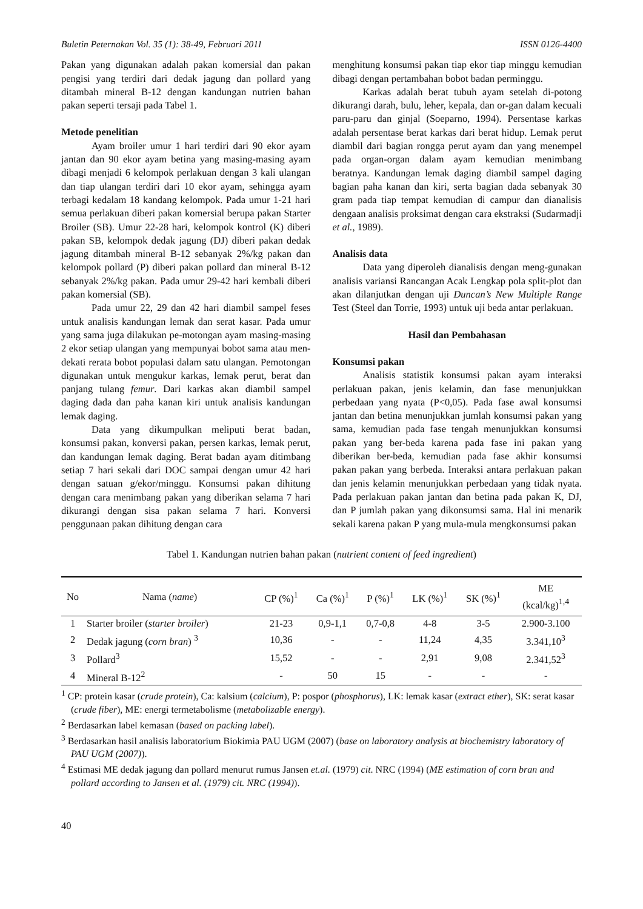Buletin Peternakan Vol. 35 (1): 38-49, Februari 2011 ISSN 0126-4400
Pakan yang digunakan adalah pakan komersial dan pakan pengisi yang terdiri dari dedak jagung dan pollard yang ditambah mineral B-12 dengan kandungan nutrien bahan pakan seperti tersaji pada Tabel 1.
Metode penelitian
Ayam broiler umur 1 hari terdiri dari 90 ekor ayam jantan dan 90 ekor ayam betina yang masing-masing ayam dibagi menjadi 6 kelompok perlakuan dengan 3 kali ulangan dan tiap ulangan terdiri dari 10 ekor ayam, sehingga ayam terbagi kedalam 18 kandang kelompok. Pada umur 1-21 hari semua perlakuan diberi pakan komersial berupa pakan Starter Broiler (SB). Umur 22-28 hari, kelompok kontrol (K) diberi pakan SB, kelompok dedak jagung (DJ) diberi pakan dedak jagung ditambah mineral B-12 sebanyak 2%/kg pakan dan kelompok pollard (P) diberi pakan pollard dan mineral B-12 sebanyak 2%/kg pakan. Pada umur 29-42 hari kembali diberi pakan komersial (SB).
Pada umur 22, 29 dan 42 hari diambil sampel feses untuk analisis kandungan lemak dan serat kasar. Pada umur yang sama juga dilakukan pe-motongan ayam masing-masing 2 ekor setiap ulangan yang mempunyai bobot sama atau men-dekati rerata bobot populasi dalam satu ulangan. Pemotongan digunakan untuk mengukur karkas, lemak perut, berat dan panjang tulang femur. Dari karkas akan diambil sampel daging dada dan paha kanan kiri untuk analisis kandungan lemak daging.
Data yang dikumpulkan meliputi berat badan, konsumsi pakan, konversi pakan, persen karkas, lemak perut, dan kandungan lemak daging. Berat badan ayam ditimbang setiap 7 hari sekali dari DOC sampai dengan umur 42 hari dengan satuan g/ekor/minggu. Konsumsi pakan dihitung dengan cara menimbang pakan yang diberikan selama 7 hari dikurangi dengan sisa pakan selama 7 hari. Konversi penggunaan pakan dihitung dengan cara
menghitung konsumsi pakan tiap ekor tiap minggu kemudian dibagi dengan pertambahan bobot badan perminggu.
Karkas adalah berat tubuh ayam setelah di-potong dikurangi darah, bulu, leher, kepala, dan or-gan dalam kecuali paru-paru dan ginjal (Soeparno, 1994). Persentase karkas adalah persentase berat karkas dari berat hidup. Lemak perut diambil dari bagian rongga perut ayam dan yang menempel pada organ-organ dalam ayam kemudian menimbang beratnya. Kandungan lemak daging diambil sampel daging bagian paha kanan dan kiri, serta bagian dada sebanyak 30 gram pada tiap tempat kemudian di campur dan dianalisis dengaan analisis proksimat dengan cara ekstraksi (Sudarmadji et al., 1989).
Analisis data
Data yang diperoleh dianalisis dengan meng-gunakan analisis variansi Rancangan Acak Lengkap pola split-plot dan akan dilanjutkan dengan uji Duncan’s New Multiple Range Test (Steel dan Torrie, 1993) untuk uji beda antar perlakuan.
Hasil dan Pembahasan
Konsumsi pakan
Analisis statistik konsumsi pakan ayam interaksi perlakuan pakan, jenis kelamin, dan fase menunjukkan perbedaan yang nyata (P<0,05). Pada fase awal konsumsi jantan dan betina menunjukkan jumlah konsumsi pakan yang sama, kemudian pada fase tengah menunjukkan konsumsi pakan yang ber-beda karena pada fase ini pakan yang diberikan ber-beda, kemudian pada fase akhir konsumsi pakan pakan yang berbeda. Interaksi antara perlakuan pakan dan jenis kelamin menunjukkan perbedaan yang tidak nyata. Pada perlakuan pakan jantan dan betina pada pakan K, DJ, dan P jumlah pakan yang dikonsumsi sama. Hal ini menarik sekali karena pakan P yang mula-mula mengkonsumsi pakan
Tabel 1. Kandungan nutrien bahan pakan (nutrient content of feed ingredient)
| No | Nama ( name ) | CP (%)<sup>1</sup> | Ca (%)<sup>1</sup> | P (%)<sup>1</sup> | LK (%)<sup>1</sup> | SK (%)<sup>1</sup> | ME (kcal/kg)<sup>1,4</sup> |
| --- | --- | --- | --- | --- | --- | --- | --- |
| 1 | Starter broiler ( starter broiler ) | 21-23 | 0,9-1,1 | 0,7-0,8 | 4-8 | 3-5 | 2.900-3.100 |
| 2 | Dedak jagung ( corn bran ) <sup>3</sup> | 10,36 | - | - | 11,24 | 4,35 | 3.341,10<sup>3</sup> |
| 3 | Pollard<sup>3</sup> | 15,52 | - | - | 2,91 | 9,08 | 2.341,52<sup>3</sup> |
| 4 | Mineral B-12<sup>2</sup> | - | 50 | 15 | - | - | - |
<sup>1</sup> CP: protein kasar (crude protein), Ca: kalsium (calcium), P: pospor (phosphorus), LK: lemak kasar (extract ether), SK: serat kasar (crude fiber), ME: energi termetabolisme (metabolizable energy).
<sup>2</sup> Berdasarkan label kemasan (based on packing label).
<sup>3</sup> Berdasarkan hasil analisis laboratorium Biokimia PAU UGM (2007) (base on laboratory analysis at biochemistry laboratory of PAU UGM (2007)).
<sup>4</sup> Estimasi ME dedak jagung dan pollard menurut rumus Jansen et.al. (1979) cit. NRC (1994) (ME estimation of corn bran and pollard according to Jansen et al. (1979) cit. NRC (1994)).
40